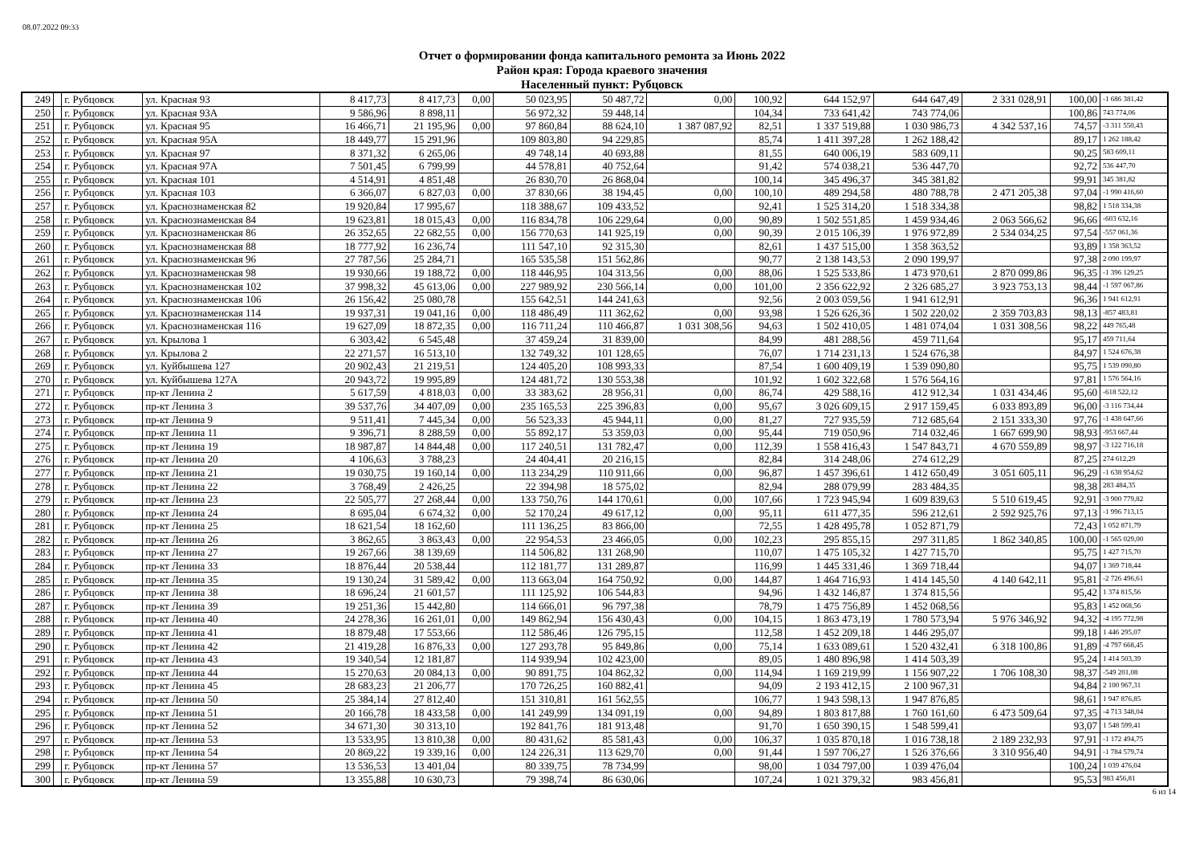08.07.2022 09:33
Отчет о формировании фонда капитального ремонта за Июнь 2022
Район края: Города краевого значения
Населенный пункт: Рубцовск
| 249 | | г. Рубцовск | ул. Красная 93 | 8 417,73 | 8 417,73 | 0,00 | 50 023,95 | 50 487,72 | 0,00 | 100,92 | 644 152,97 | 644 647,49 | 2 331 028,91 | 100,00 | -1 686 381,42 |
| 250 | | г. Рубцовск | ул. Красная 93А | 9 586,96 | 8 898,11 | | 56 972,32 | 59 448,14 | | 104,34 | 733 641,42 | 743 774,06 | | 100,86 | 743 774,06 |
| 251 | | г. Рубцовск | ул. Красная 95 | 16 466,71 | 21 195,96 | 0,00 | 97 860,84 | 88 624,10 | 1 387 087,92 | 82,51 | 1 337 519,88 | 1 030 986,73 | 4 342 537,16 | 74,57 | -3 311 550,43 |
| 252 | | г. Рубцовск | ул. Красная 95А | 18 449,77 | 15 291,96 | | 109 803,80 | 94 229,85 | | 85,74 | 1 411 397,28 | 1 262 188,42 | | 89,17 | 1 262 188,42 |
| 253 | | г. Рубцовск | ул. Красная 97 | 8 371,32 | 6 265,06 | | 49 748,14 | 40 693,88 | | 81,55 | 640 006,19 | 583 609,11 | | 90,25 | 583 609,11 |
| 254 | | г. Рубцовск | ул. Красная 97А | 7 501,45 | 6 799,99 | | 44 578,81 | 40 752,64 | | 91,42 | 574 038,21 | 536 447,70 | | 92,72 | 536 447,70 |
| 255 | | г. Рубцовск | ул. Красная 101 | 4 514,91 | 4 851,48 | | 26 830,70 | 26 868,04 | | 100,14 | 345 496,37 | 345 381,82 | | 99,91 | 345 381,82 |
| 256 | | г. Рубцовск | ул. Красная 103 | 6 366,07 | 6 827,03 | 0,00 | 37 830,66 | 38 194,45 | 0,00 | 100,10 | 489 294,58 | 480 788,78 | 2 471 205,38 | 97,04 | -1 990 416,60 |
| 257 | | г. Рубцовск | ул. Краснознаменская 82 | 19 920,84 | 17 995,67 | | 118 388,67 | 109 433,52 | | 92,41 | 1 525 314,20 | 1 518 334,38 | | 98,82 | 1 518 334,38 |
| 258 | | г. Рубцовск | ул. Краснознаменская 84 | 19 623,81 | 18 015,43 | 0,00 | 116 834,78 | 106 229,64 | 0,00 | 90,89 | 1 502 551,85 | 1 459 934,46 | 2 063 566,62 | 96,66 | -603 632,16 |
| 259 | | г. Рубцовск | ул. Краснознаменская 86 | 26 352,65 | 22 682,55 | 0,00 | 156 770,63 | 141 925,19 | 0,00 | 90,39 | 2 015 106,39 | 1 976 972,89 | 2 534 034,25 | 97,54 | -557 061,36 |
| 260 | | г. Рубцовск | ул. Краснознаменская 88 | 18 777,92 | 16 236,74 | | 111 547,10 | 92 315,30 | | 82,61 | 1 437 515,00 | 1 358 363,52 | | 93,89 | 1 358 363,52 |
| 261 | | г. Рубцовск | ул. Краснознаменская 96 | 27 787,56 | 25 284,71 | | 165 535,58 | 151 562,86 | | 90,77 | 2 138 143,53 | 2 090 199,97 | | 97,38 | 2 090 199,97 |
| 262 | | г. Рубцовск | ул. Краснознаменская 98 | 19 930,66 | 19 188,72 | 0,00 | 118 446,95 | 104 313,56 | 0,00 | 88,06 | 1 525 533,86 | 1 473 970,61 | 2 870 099,86 | 96,35 | -1 396 129,25 |
| 263 | | г. Рубцовск | ул. Краснознаменская 102 | 37 998,32 | 45 613,06 | 0,00 | 227 989,92 | 230 566,14 | 0,00 | 101,00 | 2 356 622,92 | 2 326 685,27 | 3 923 753,13 | 98,44 | -1 597 067,86 |
| 264 | | г. Рубцовск | ул. Краснознаменская 106 | 26 156,42 | 25 080,78 | | 155 642,51 | 144 241,63 | | 92,56 | 2 003 059,56 | 1 941 612,91 | | 96,36 | 1 941 612,91 |
| 265 | | г. Рубцовск | ул. Краснознаменская 114 | 19 937,31 | 19 041,16 | 0,00 | 118 486,49 | 111 362,62 | 0,00 | 93,98 | 1 526 626,36 | 1 502 220,02 | 2 359 703,83 | 98,13 | -857 483,81 |
| 266 | | г. Рубцовск | ул. Краснознаменская 116 | 19 627,09 | 18 872,35 | 0,00 | 116 711,24 | 110 466,87 | 1 031 308,56 | 94,63 | 1 502 410,05 | 1 481 074,04 | 1 031 308,56 | 98,22 | 449 765,48 |
| 267 | | г. Рубцовск | ул. Крылова 1 | 6 303,42 | 6 545,48 | | 37 459,24 | 31 839,00 | | 84,99 | 481 288,56 | 459 711,64 | | 95,17 | 459 711,64 |
| 268 | | г. Рубцовск | ул. Крылова 2 | 22 271,57 | 16 513,10 | | 132 749,32 | 101 128,65 | | 76,07 | 1 714 231,13 | 1 524 676,38 | | 84,97 | 1 524 676,38 |
| 269 | | г. Рубцовск | ул. Куйбышева 127 | 20 902,43 | 21 219,51 | | 124 405,20 | 108 993,33 | | 87,54 | 1 600 409,19 | 1 539 090,80 | | 95,75 | 1 539 090,80 |
| 270 | | г. Рубцовск | ул. Куйбышева 127А | 20 943,72 | 19 995,89 | | 124 481,72 | 130 553,38 | | 101,92 | 1 602 322,68 | 1 576 564,16 | | 97,81 | 1 576 564,16 |
| 271 | | г. Рубцовск | пр-кт Ленина 2 | 5 617,59 | 4 818,03 | 0,00 | 33 383,62 | 28 956,31 | 0,00 | 86,74 | 429 588,16 | 412 912,34 | 1 031 434,46 | 95,60 | -618 522,12 |
| 272 | | г. Рубцовск | пр-кт Ленина 3 | 39 537,76 | 34 407,09 | 0,00 | 235 165,53 | 225 396,83 | 0,00 | 95,67 | 3 026 609,15 | 2 917 159,45 | 6 033 893,89 | 96,00 | -3 116 734,44 |
| 273 | | г. Рубцовск | пр-кт Ленина 9 | 9 511,41 | 7 445,34 | 0,00 | 56 523,33 | 45 944,11 | 0,00 | 81,27 | 727 935,59 | 712 685,64 | 2 151 333,30 | 97,76 | -1 438 647,66 |
| 274 | | г. Рубцовск | пр-кт Ленина 11 | 9 396,71 | 8 288,59 | 0,00 | 55 892,17 | 53 359,03 | 0,00 | 95,44 | 719 050,96 | 714 032,46 | 1 667 699,90 | 98,93 | -953 667,44 |
| 275 | | г. Рубцовск | пр-кт Ленина 19 | 18 987,87 | 14 844,48 | 0,00 | 117 240,51 | 131 782,47 | 0,00 | 112,39 | 1 558 416,43 | 1 547 843,71 | 4 670 559,89 | 98,97 | -3 122 716,18 |
| 276 | | г. Рубцовск | пр-кт Ленина 20 | 4 106,63 | 3 788,23 | | 24 404,41 | 20 216,15 | | 82,84 | 314 248,06 | 274 612,29 | | 87,25 | 274 612,29 |
| 277 | | г. Рубцовск | пр-кт Ленина 21 | 19 030,75 | 19 160,14 | 0,00 | 113 234,29 | 110 911,66 | 0,00 | 96,87 | 1 457 396,61 | 1 412 650,49 | 3 051 605,11 | 96,29 | -1 638 954,62 |
| 278 | | г. Рубцовск | пр-кт Ленина 22 | 3 768,49 | 2 426,25 | | 22 394,98 | 18 575,02 | | 82,94 | 288 079,99 | 283 484,35 | | 98,38 | 283 484,35 |
| 279 | | г. Рубцовск | пр-кт Ленина 23 | 22 505,77 | 27 268,44 | 0,00 | 133 750,76 | 144 170,61 | 0,00 | 107,66 | 1 723 945,94 | 1 609 839,63 | 5 510 619,45 | 92,91 | -3 900 779,82 |
| 280 | | г. Рубцовск | пр-кт Ленина 24 | 8 695,04 | 6 674,32 | 0,00 | 52 170,24 | 49 617,12 | 0,00 | 95,11 | 611 477,35 | 596 212,61 | 2 592 925,76 | 97,13 | -1 996 713,15 |
| 281 | | г. Рубцовск | пр-кт Ленина 25 | 18 621,54 | 18 162,60 | | 111 136,25 | 83 866,00 | | 72,55 | 1 428 495,78 | 1 052 871,79 | | 72,43 | 1 052 871,79 |
| 282 | | г. Рубцовск | пр-кт Ленина 26 | 3 862,65 | 3 863,43 | 0,00 | 22 954,53 | 23 466,05 | 0,00 | 102,23 | 295 855,15 | 297 311,85 | 1 862 340,85 | 100,00 | -1 565 029,00 |
| 283 | | г. Рубцовск | пр-кт Ленина 27 | 19 267,66 | 38 139,69 | | 114 506,82 | 131 268,90 | | 110,07 | 1 475 105,32 | 1 427 715,70 | | 95,75 | 1 427 715,70 |
| 284 | | г. Рубцовск | пр-кт Ленина 33 | 18 876,44 | 20 538,44 | | 112 181,77 | 131 289,87 | | 116,99 | 1 445 331,46 | 1 369 718,44 | | 94,07 | 1 369 718,44 |
| 285 | | г. Рубцовск | пр-кт Ленина 35 | 19 130,24 | 31 589,42 | 0,00 | 113 663,04 | 164 750,92 | 0,00 | 144,87 | 1 464 716,93 | 1 414 145,50 | 4 140 642,11 | 95,81 | -2 726 496,61 |
| 286 | | г. Рубцовск | пр-кт Ленина 38 | 18 696,24 | 21 601,57 | | 111 125,92 | 106 544,83 | | 94,96 | 1 432 146,87 | 1 374 815,56 | | 95,42 | 1 374 815,56 |
| 287 | | г. Рубцовск | пр-кт Ленина 39 | 19 251,36 | 15 442,80 | | 114 666,01 | 96 797,38 | | 78,79 | 1 475 756,89 | 1 452 068,56 | | 95,83 | 1 452 068,56 |
| 288 | | г. Рубцовск | пр-кт Ленина 40 | 24 278,36 | 16 261,01 | 0,00 | 149 862,94 | 156 430,43 | 0,00 | 104,15 | 1 863 473,19 | 1 780 573,94 | 5 976 346,92 | 94,32 | -4 195 772,98 |
| 289 | | г. Рубцовск | пр-кт Ленина 41 | 18 879,48 | 17 553,66 | | 112 586,46 | 126 795,15 | | 112,58 | 1 452 209,18 | 1 446 295,07 | | 99,18 | 1 446 295,07 |
| 290 | | г. Рубцовск | пр-кт Ленина 42 | 21 419,28 | 16 876,33 | 0,00 | 127 293,78 | 95 849,86 | 0,00 | 75,14 | 1 633 089,61 | 1 520 432,41 | 6 318 100,86 | 91,89 | -4 797 668,45 |
| 291 | | г. Рубцовск | пр-кт Ленина 43 | 19 340,54 | 12 181,87 | | 114 939,94 | 102 423,00 | | 89,05 | 1 480 896,98 | 1 414 503,39 | | 95,24 | 1 414 503,39 |
| 292 | | г. Рубцовск | пр-кт Ленина 44 | 15 270,63 | 20 084,13 | 0,00 | 90 891,75 | 104 862,32 | 0,00 | 114,94 | 1 169 219,99 | 1 156 907,22 | 1 706 108,30 | 98,37 | -549 201,08 |
| 293 | | г. Рубцовск | пр-кт Ленина 45 | 28 683,23 | 21 206,77 | | 170 726,25 | 160 882,41 | | 94,09 | 2 193 412,15 | 2 100 967,31 | | 94,84 | 2 100 967,31 |
| 294 | | г. Рубцовск | пр-кт Ленина 50 | 25 384,14 | 27 812,40 | | 151 310,81 | 161 562,55 | | 106,77 | 1 943 598,13 | 1 947 876,85 | | 98,61 | 1 947 876,85 |
| 295 | | г. Рубцовск | пр-кт Ленина 51 | 20 166,78 | 18 433,58 | 0,00 | 141 249,99 | 134 091,19 | 0,00 | 94,89 | 1 803 817,88 | 1 760 161,60 | 6 473 509,64 | 97,35 | -4 713 348,04 |
| 296 | | г. Рубцовск | пр-кт Ленина 52 | 34 671,30 | 30 313,10 | | 192 841,76 | 181 913,48 | | 91,70 | 1 650 390,15 | 1 548 599,41 | | 93,07 | 1 548 599,41 |
| 297 | | г. Рубцовск | пр-кт Ленина 53 | 13 533,95 | 13 810,38 | 0,00 | 80 431,62 | 85 581,43 | 0,00 | 106,37 | 1 035 870,18 | 1 016 738,18 | 2 189 232,93 | 97,91 | -1 172 494,75 |
| 298 | | г. Рубцовск | пр-кт Ленина 54 | 20 869,22 | 19 339,16 | 0,00 | 124 226,31 | 113 629,70 | 0,00 | 91,44 | 1 597 706,27 | 1 526 376,66 | 3 310 956,40 | 94,91 | -1 784 579,74 |
| 299 | | г. Рубцовск | пр-кт Ленина 57 | 13 536,53 | 13 401,04 | | 80 339,75 | 78 734,99 | | 98,00 | 1 034 797,00 | 1 039 476,04 | | 100,24 | 1 039 476,04 |
| 300 | | г. Рубцовск | пр-кт Ленина 59 | 13 355,88 | 10 630,73 | | 79 398,74 | 86 630,06 | | 107,24 | 1 021 379,32 | 983 456,81 | | 95,53 | 983 456,81 |
6 из 14